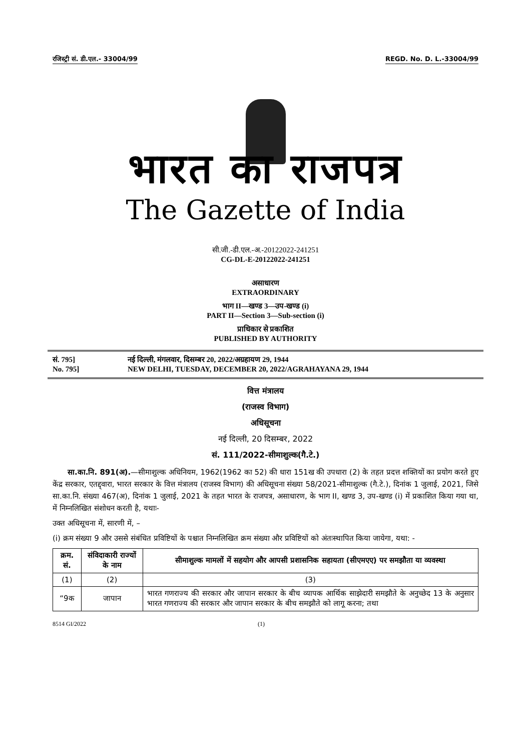रजिस्ट्री सं. डी.एल.- 33004/99 REGD. No. D. L.-33004/99
भारत का राजपत्र
The Gazette of India
सी.जी.-डी.एल.-अ.-20122022-241251
CG-DL-E-20122022-241251
असाधारण
EXTRAORDINARY
भाग II—खण्ड 3—उप-खण्ड (i)
PART II—Section 3—Sub-section (i)
प्राधिकार से प्रकाशित
PUBLISHED BY AUTHORITY
सं. 795] नई दिल्ली, मंगलवार, दिसम्बर 20, 2022/अग्रहायण 29, 1944
No. 795] NEW DELHI, TUESDAY, DECEMBER 20, 2022/AGRAHAYANA 29, 1944
वित्त मंत्रालय
(राजस्व विभाग)
अधिसूचना
नई दिल्ली, 20 दिसम्बर, 2022
सं. 111/2022-सीमाशुल्क(गै.टे.)
  सा.का.नि. 891(अ).—सीमाशुल्क अधिनियम, 1962(1962 का 52) की धारा 151ख की उपधारा (2) के तहत प्रदत्त शक्तियों का प्रयोग करते हुए केंद्र सरकार, एतद्द्वारा, भारत सरकार के वित्त मंत्रालय (राजस्व विभाग) की अधिसूचना संख्या 58/2021-सीमाशुल्क (गै.टे.), दिनांक 1 जुलाई, 2021, जिसे सा.का.नि. संख्या 467(अ), दिनांक 1 जुलाई, 2021 के तहत भारत के राजपत्र, असाधारण, के भाग II, खण्ड 3, उप-खण्ड (i) में प्रकाशित किया गया था, में निम्नलिखित संशोधन करती है, यथाः-
उक्त अधिसूचना में, सारणी में, –
(i) क्रम संख्या 9 और उससे संबंधित प्रविष्टियों के पश्चात निम्नलिखित क्रम संख्या और प्रविष्टियों को अंतःस्थापित किया जायेगा, यथा: -
| क्रम. सं. | संविदाकारी राज्यों के नाम | सीमाशुल्क मामलों में सहयोग और आपसी प्रशासनिक सहायता (सीएमएए) पर समझौता या व्यवस्था |
| --- | --- | --- |
| (1) | (2) | (3) |
| “9क | जापान | भारत गणराज्य की सरकार और जापान सरकार के बीच व्यापक आर्थिक साझेदारी समझौते के अनुच्छेद 13 के अनुसार भारत गणराज्य की सरकार और जापान सरकार के बीच समझौते को लागू करना; तथा |
8514 GI/2022 (1)